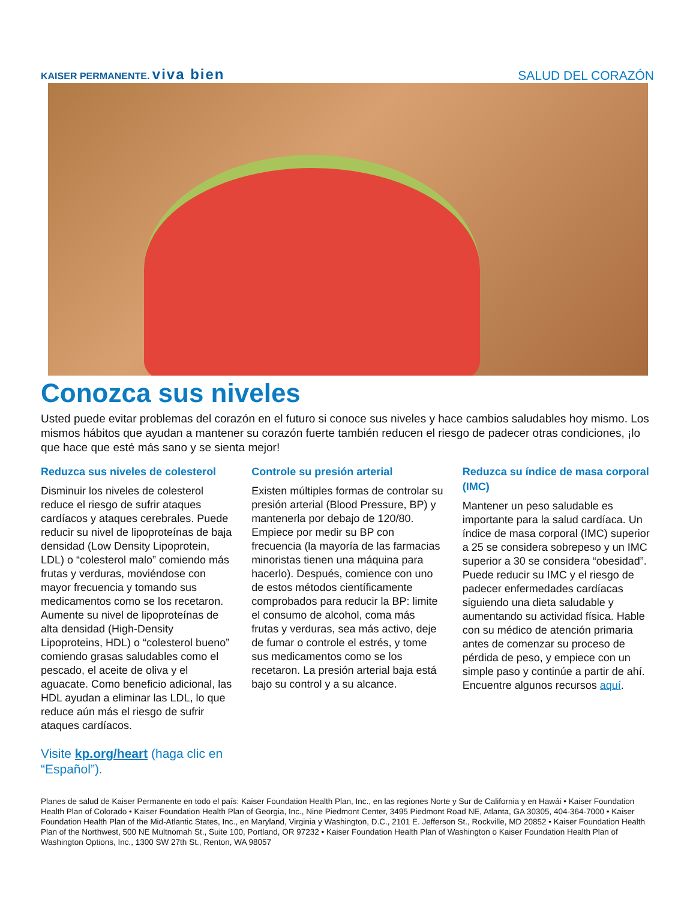KAISER PERMANENTE. viva bien
SALUD DEL CORAZÓN
Conozca sus niveles
Usted puede evitar problemas del corazón en el futuro si conoce sus niveles y hace cambios saludables hoy mismo. Los mismos hábitos que ayudan a mantener su corazón fuerte también reducen el riesgo de padecer otras condiciones, ¡lo que hace que esté más sano y se sienta mejor!
Reduzca sus niveles de colesterol
Disminuir los niveles de colesterol reduce el riesgo de sufrir ataques cardíacos y ataques cerebrales. Puede reducir su nivel de lipoproteínas de baja densidad (Low Density Lipoprotein, LDL) o “colesterol malo” comiendo más frutas y verduras, moviéndose con mayor frecuencia y tomando sus medicamentos como se los recetaron. Aumente su nivel de lipoproteínas de alta densidad (High-Density Lipoproteins, HDL) o “colesterol bueno” comiendo grasas saludables como el pescado, el aceite de oliva y el aguacate. Como beneficio adicional, las HDL ayudan a eliminar las LDL, lo que reduce aún más el riesgo de sufrir ataques cardíacos.
Visite kp.org/heart (haga clic en “Español”).
Controle su presión arterial
Existen múltiples formas de controlar su presión arterial (Blood Pressure, BP) y mantenerla por debajo de 120/80. Empiece por medir su BP con frecuencia (la mayoría de las farmacias minoristas tienen una máquina para hacerlo). Después, comience con uno de estos métodos científicamente comprobados para reducir la BP: limite el consumo de alcohol, coma más frutas y verduras, sea más activo, deje de fumar o controle el estrés, y tome sus medicamentos como se los recetaron. La presión arterial baja está bajo su control y a su alcance.
Reduzca su índice de masa corporal (IMC)
Mantener un peso saludable es importante para la salud cardíaca. Un índice de masa corporal (IMC) superior a 25 se considera sobrepeso y un IMC superior a 30 se considera “obesidad”. Puede reducir su IMC y el riesgo de padecer enfermedades cardíacas siguiendo una dieta saludable y aumentando su actividad física. Hable con su médico de atención primaria antes de comenzar su proceso de pérdida de peso, y empiece con un simple paso y continúe a partir de ahí. Encuentre algunos recursos aquí.
Planes de salud de Kaiser Permanente en todo el país: Kaiser Foundation Health Plan, Inc., en las regiones Norte y Sur de California y en Hawái • Kaiser Foundation Health Plan of Colorado • Kaiser Foundation Health Plan of Georgia, Inc., Nine Piedmont Center, 3495 Piedmont Road NE, Atlanta, GA 30305, 404-364-7000 • Kaiser Foundation Health Plan of the Mid-Atlantic States, Inc., en Maryland, Virginia y Washington, D.C., 2101 E. Jefferson St., Rockville, MD 20852 • Kaiser Foundation Health Plan of the Northwest, 500 NE Multnomah St., Suite 100, Portland, OR 97232 • Kaiser Foundation Health Plan of Washington o Kaiser Foundation Health Plan of Washington Options, Inc., 1300 SW 27th St., Renton, WA 98057